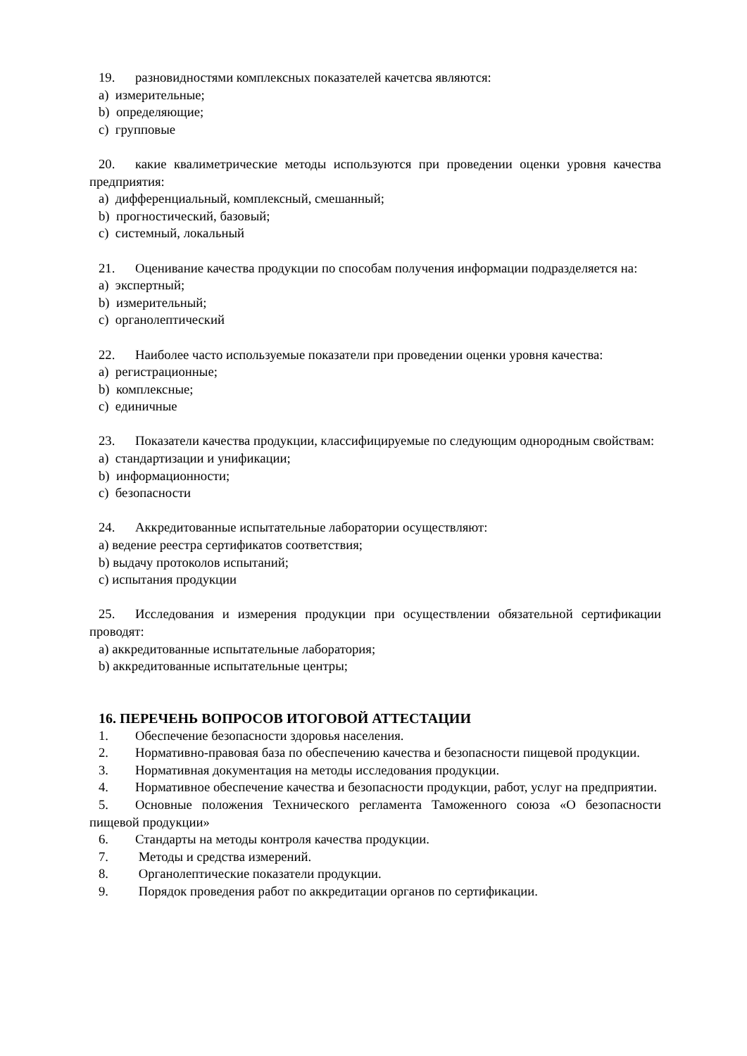19. разновидностями комплексных показателей качетсва являются:
a) измерительные;
b) определяющие;
c) групповые
20. какие квалиметрические методы используются при проведении оценки уровня качества предприятия:
a) дифференциальный, комплексный, смешанный;
b) прогностический, базовый;
c) системный, локальный
21. Оценивание качества продукции по способам получения информации подразделяется на:
a) экспертный;
b) измерительный;
c) органолептический
22. Наиболее часто используемые показатели при проведении оценки уровня качества:
a) регистрационные;
b) комплексные;
c) единичные
23. Показатели качества продукции, классифицируемые по следующим однородным свойствам:
a) стандартизации и унификации;
b) информационности;
c) безопасности
24. Аккредитованные испытательные лаборатории осуществляют:
a) ведение реестра сертификатов соответствия;
b) выдачу протоколов испытаний;
c) испытания продукции
25. Исследования и измерения продукции при осуществлении обязательной сертификации проводят:
a) аккредитованные испытательные лаборатория;
b) аккредитованные испытательные центры;
16. ПЕРЕЧЕНЬ ВОПРОСОВ ИТОГОВОЙ АТТЕСТАЦИИ
1. Обеспечение безопасности здоровья населения.
2. Нормативно-правовая база по обеспечению качества и безопасности пищевой продукции.
3. Нормативная документация на методы исследования продукции.
4. Нормативное обеспечение качества и безопасности продукции, работ, услуг на предприятии.
5. Основные положения Технического регламента Таможенного союза «О безопасности пищевой продукции»
6. Стандарты на методы контроля качества продукции.
7. Методы и средства измерений.
8. Органолептические показатели продукции.
9. Порядок проведения работ по аккредитации органов по сертификации.